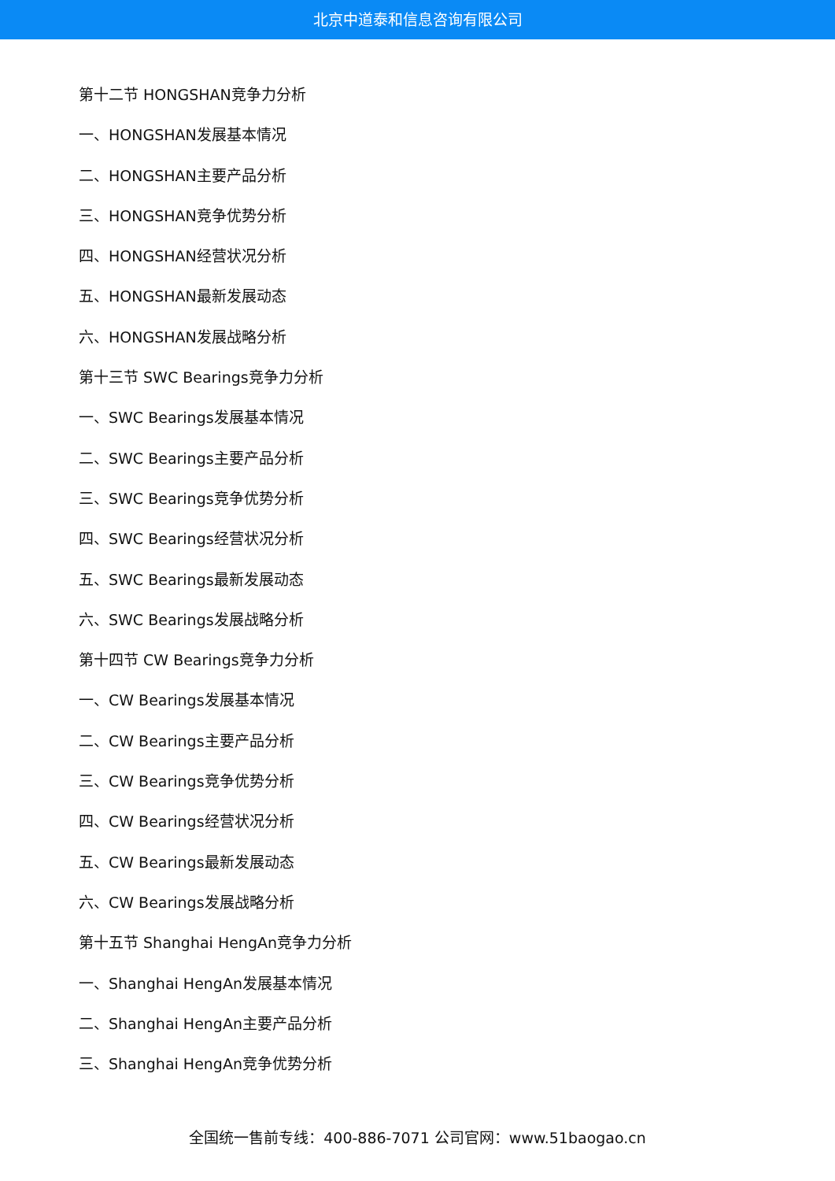北京中道泰和信息咨询有限公司
第十二节 HONGSHAN竞争力分析
一、HONGSHAN发展基本情况
二、HONGSHAN主要产品分析
三、HONGSHAN竞争优势分析
四、HONGSHAN经营状况分析
五、HONGSHAN最新发展动态
六、HONGSHAN发展战略分析
第十三节 SWC Bearings竞争力分析
一、SWC Bearings发展基本情况
二、SWC Bearings主要产品分析
三、SWC Bearings竞争优势分析
四、SWC Bearings经营状况分析
五、SWC Bearings最新发展动态
六、SWC Bearings发展战略分析
第十四节 CW Bearings竞争力分析
一、CW Bearings发展基本情况
二、CW Bearings主要产品分析
三、CW Bearings竞争优势分析
四、CW Bearings经营状况分析
五、CW Bearings最新发展动态
六、CW Bearings发展战略分析
第十五节 Shanghai HengAn竞争力分析
一、Shanghai HengAn发展基本情况
二、Shanghai HengAn主要产品分析
三、Shanghai HengAn竞争优势分析
全国统一售前专线：400-886-7071 公司官网：www.51baogao.cn